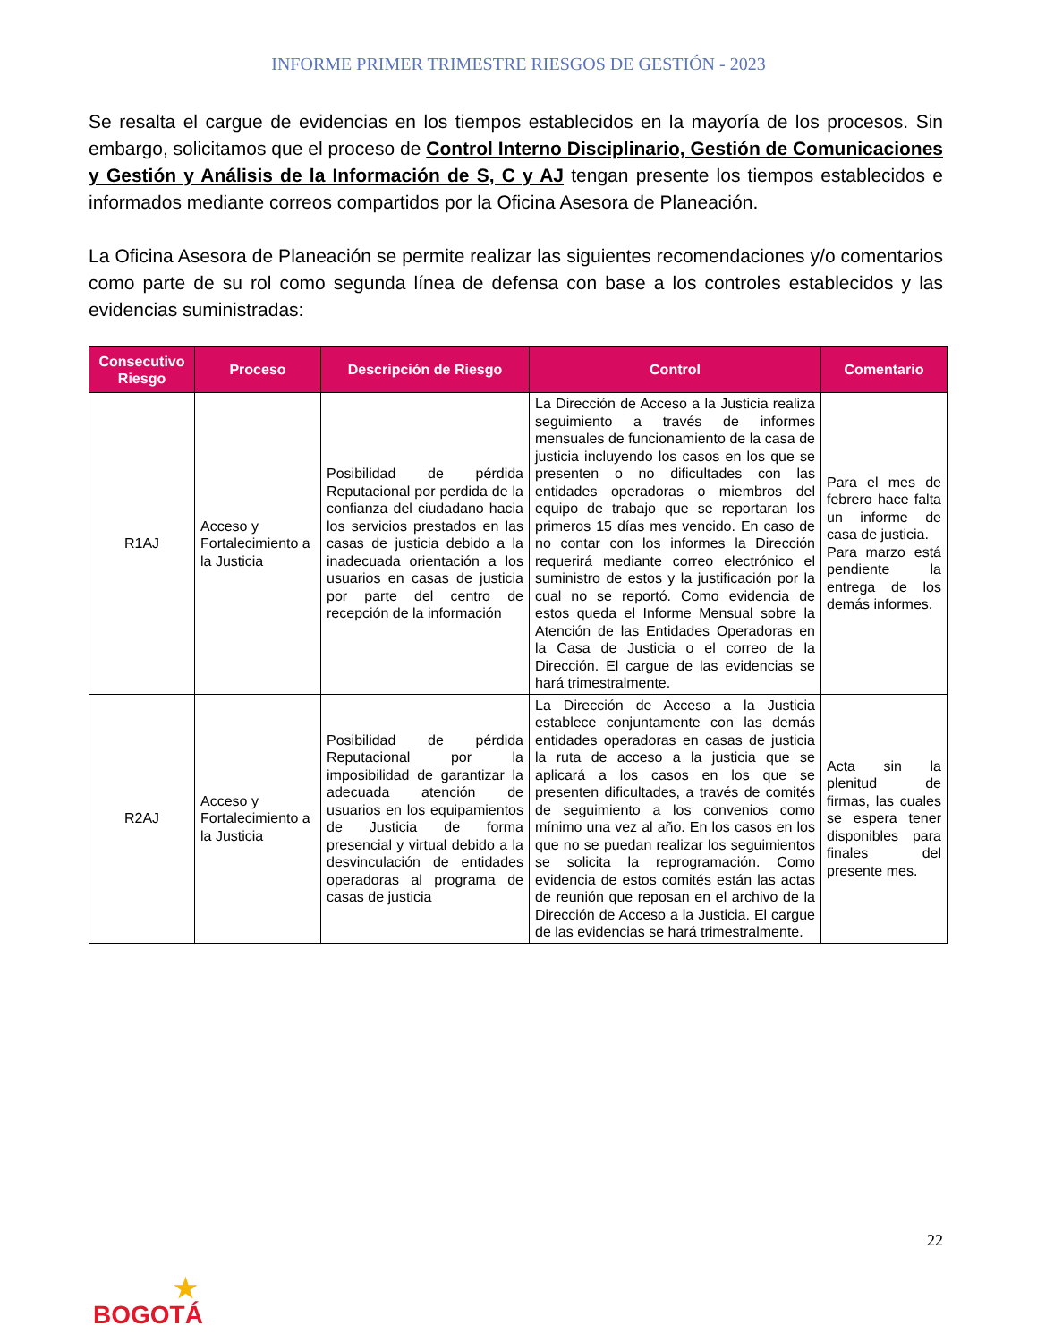INFORME PRIMER TRIMESTRE RIESGOS DE GESTIÓN - 2023
Se resalta el cargue de evidencias en los tiempos establecidos en la mayoría de los procesos. Sin embargo, solicitamos que el proceso de Control Interno Disciplinario, Gestión de Comunicaciones y Gestión y Análisis de la Información de S, C y AJ tengan presente los tiempos establecidos e informados mediante correos compartidos por la Oficina Asesora de Planeación.
La Oficina Asesora de Planeación se permite realizar las siguientes recomendaciones y/o comentarios como parte de su rol como segunda línea de defensa con base a los controles establecidos y las evidencias suministradas:
| Consecutivo Riesgo | Proceso | Descripción de Riesgo | Control | Comentario |
| --- | --- | --- | --- | --- |
| R1AJ | Acceso y Fortalecimiento a la Justicia | Posibilidad de pérdida Reputacional por perdida de la confianza del ciudadano hacia los servicios prestados en las casas de justicia debido a la inadecuada orientación a los usuarios en casas de justicia por parte del centro de recepción de la información | La Dirección de Acceso a la Justicia realiza seguimiento a través de informes mensuales de funcionamiento de la casa de justicia incluyendo los casos en los que se presenten o no dificultades con las entidades operadoras o miembros del equipo de trabajo que se reportaran los primeros 15 días mes vencido. En caso de no contar con los informes la Dirección requerirá mediante correo electrónico el suministro de estos y la justificación por la cual no se reportó. Como evidencia de estos queda el Informe Mensual sobre la Atención de las Entidades Operadoras en la Casa de Justicia o el correo de la Dirección. El cargue de las evidencias se hará trimestralmente. | Para el mes de febrero hace falta un informe de casa de justicia. Para marzo está pendiente la entrega de los demás informes. |
| R2AJ | Acceso y Fortalecimiento a la Justicia | Posibilidad de pérdida Reputacional por la imposibilidad de garantizar la adecuada atención de usuarios en los equipamientos de Justicia de forma presencial y virtual debido a la desvinculación de entidades operadoras al programa de casas de justicia | La Dirección de Acceso a la Justicia establece conjuntamente con las demás entidades operadoras en casas de justicia la ruta de acceso a la justicia que se aplicará a los casos en los que se presenten dificultades, a través de comités de seguimiento a los convenios como mínimo una vez al año. En los casos en los que no se puedan realizar los seguimientos se solicita la reprogramación. Como evidencia de estos comités están las actas de reunión que reposan en el archivo de la Dirección de Acceso a la Justicia. El cargue de las evidencias se hará trimestralmente. | Acta sin la plenitud de firmas, las cuales se espera tener disponibles para finales del presente mes. |
22
★
BOGOTÁ